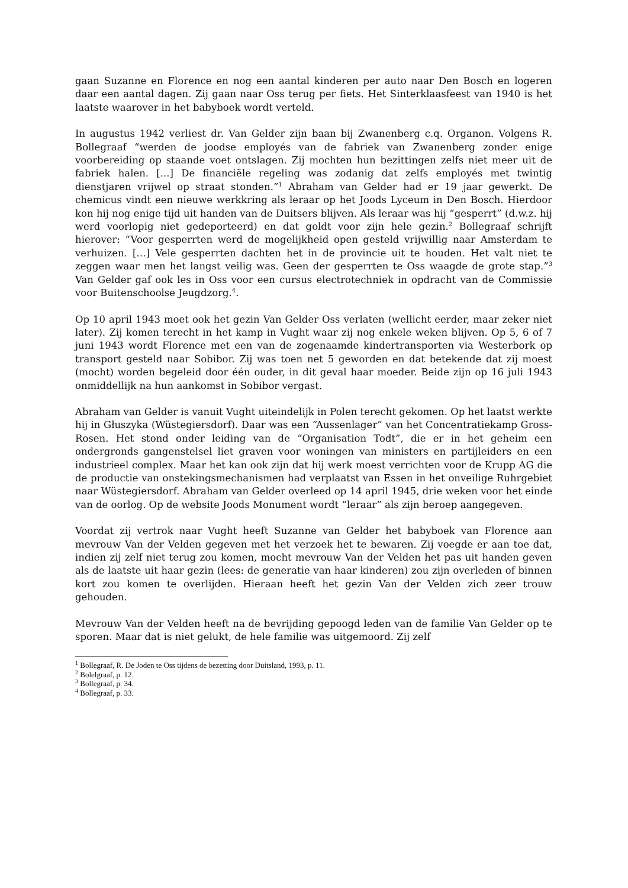gaan Suzanne en Florence en nog een aantal kinderen per auto naar Den Bosch en logeren daar een aantal dagen. Zij gaan naar Oss terug per fiets. Het Sinterklaasfeest van 1940 is het laatste waarover in het babyboek wordt verteld.
In augustus 1942 verliest dr. Van Gelder zijn baan bij Zwanenberg c.q. Organon. Volgens R. Bollegraaf “werden de joodse employés van de fabriek van Zwanenberg zonder enige voorbereiding op staande voet ontslagen. Zij mochten hun bezittingen zelfs niet meer uit de fabriek halen. [...] De financiële regeling was zodanig dat zelfs employés met twintig dienstjaren vrijwel op straat stonden.”<sup>1</sup> Abraham van Gelder had er 19 jaar gewerkt. De chemicus vindt een nieuwe werkkring als leraar op het Joods Lyceum in Den Bosch. Hierdoor kon hij nog enige tijd uit handen van de Duitsers blijven. Als leraar was hij “gesperrt” (d.w.z. hij werd voorlopig niet gedeporteerd) en dat goldt voor zijn hele gezin.<sup>2</sup> Bollegraaf schrijft hierover: “Voor gesperrten werd de mogelijkheid open gesteld vrijwillig naar Amsterdam te verhuizen. […] Vele gesperrten dachten het in de provincie uit te houden. Het valt niet te zeggen waar men het langst veilig was. Geen der gesperrten te Oss waagde de grote stap.”<sup>3</sup> Van Gelder gaf ook les in Oss voor een cursus electrotechniek in opdracht van de Commissie voor Buitenschoolse Jeugdzorg.<sup>4</sup>.
Op 10 april 1943 moet ook het gezin Van Gelder Oss verlaten (wellicht eerder, maar zeker niet later). Zij komen terecht in het kamp in Vught waar zij nog enkele weken blijven. Op 5, 6 of 7 juni 1943 wordt Florence met een van de zogenaamde kindertransporten via Westerbork op transport gesteld naar Sobibor. Zij was toen net 5 geworden en dat betekende dat zij moest (mocht) worden begeleid door één ouder, in dit geval haar moeder. Beide zijn op 16 juli 1943 onmiddellijk na hun aankomst in Sobibor vergast.
Abraham van Gelder is vanuit Vught uiteindelijk in Polen terecht gekomen. Op het laatst werkte hij in Głuszyka (Wüstegiersdorf). Daar was een “Aussenlager” van het Concentratiekamp Gross-Rosen. Het stond onder leiding van de “Organisation Todt”, die er in het geheim een ondergronds gangenstelsel liet graven voor woningen van ministers en partijleiders en een industrieel complex. Maar het kan ook zijn dat hij werk moest verrichten voor de Krupp AG die de productie van onstekingsmechanismen had verplaatst van Essen in het onveilige Ruhrgebiet naar Wüstegiersdorf. Abraham van Gelder overleed op 14 april 1945, drie weken voor het einde van de oorlog. Op de website Joods Monument wordt “leraar” als zijn beroep aangegeven.
Voordat zij vertrok naar Vught heeft Suzanne van Gelder het babyboek van Florence aan mevrouw Van der Velden gegeven met het verzoek het te bewaren. Zij voegde er aan toe dat, indien zij zelf niet terug zou komen, mocht mevrouw Van der Velden het pas uit handen geven als de laatste uit haar gezin (lees: de generatie van haar kinderen) zou zijn overleden of binnen kort zou komen te overlijden. Hieraan heeft het gezin Van der Velden zich zeer trouw gehouden.
Mevrouw Van der Velden heeft na de bevrijding gepoogd leden van de familie Van Gelder op te sporen. Maar dat is niet gelukt, de hele familie was uitgemoord. Zij zelf
<sup>1</sup> Bollegraaf, R. De Joden te Oss tijdens de bezetting door Duitsland, 1993, p. 11.
<sup>2</sup> Bolelgraaf, p. 12.
<sup>3</sup> Bollegraaf, p. 34.
<sup>4</sup> Bollegraaf, p. 33.